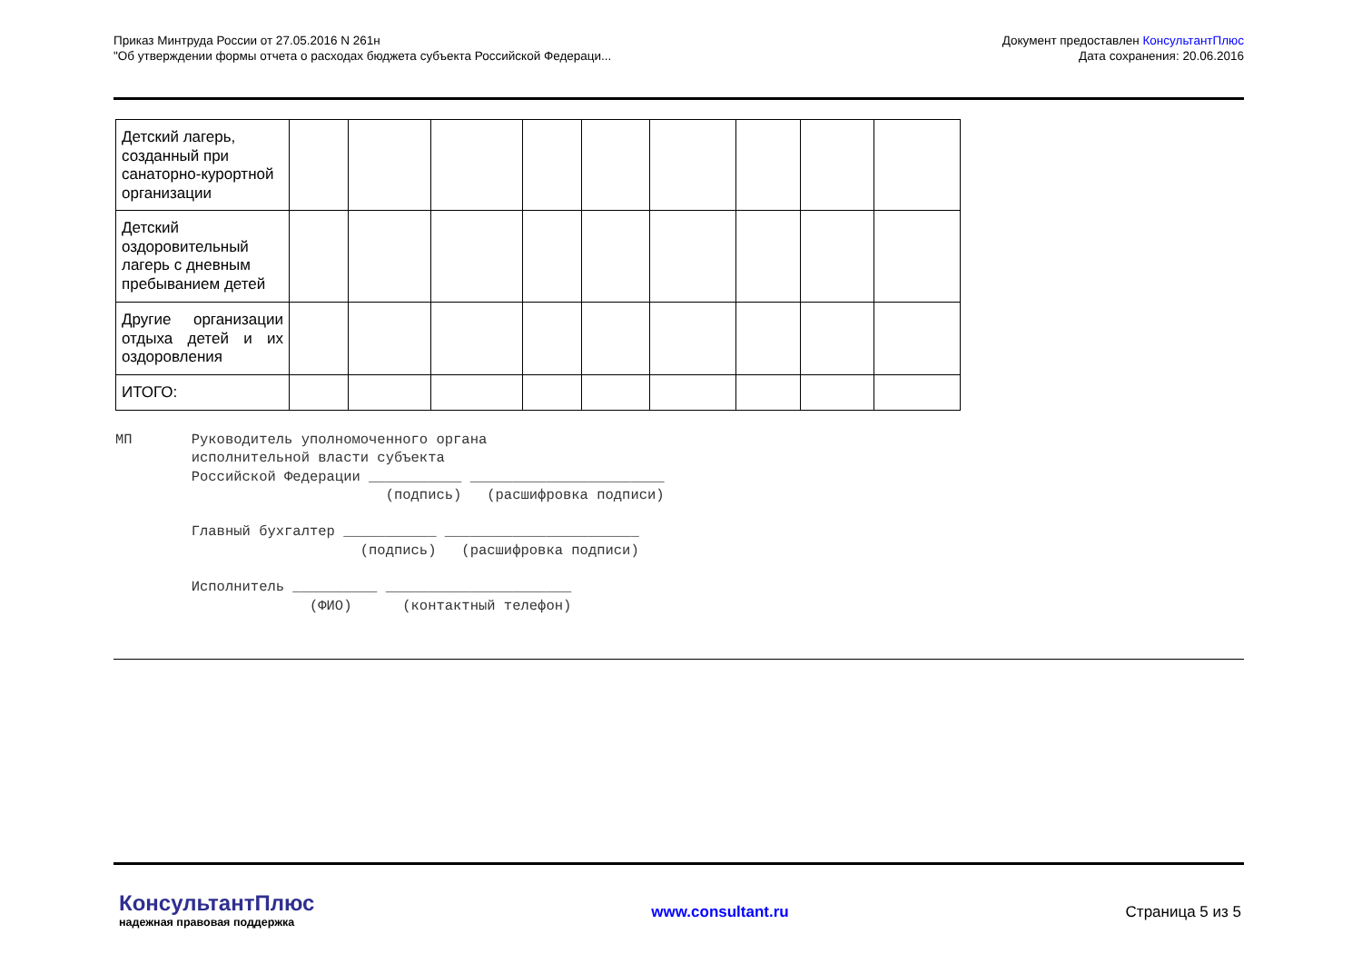Приказ Минтруда России от 27.05.2016 N 261н
"Об утверждении формы отчета о расходах бюджета субъекта Российской Федераци...
Документ предоставлен КонсультантПлюс
Дата сохранения: 20.06.2016
| Детский лагерь, созданный при санаторно-курортной организации | | | | | | | | | |
| Детский оздоровительный лагерь с дневным пребыванием детей | | | | | | | | | |
| Другие организации отдыха детей и их оздоровления | | | | | | | | | |
| ИТОГО: | | | | | | | | | |
МП       Руководитель уполномоченного органа
         исполнительной власти субъекта
         Российской Федерации ___________ _______________________
                                (подпись)   (расшифровка подписи)

         Главный бухгалтер ___________ _______________________
                             (подпись)   (расшифровка подписи)

         Исполнитель __________ ______________________
                       (ФИО)      (контактный телефон)
КонсультантПлюс
надежная правовая поддержка
www.consultant.ru Страница 5 из 5